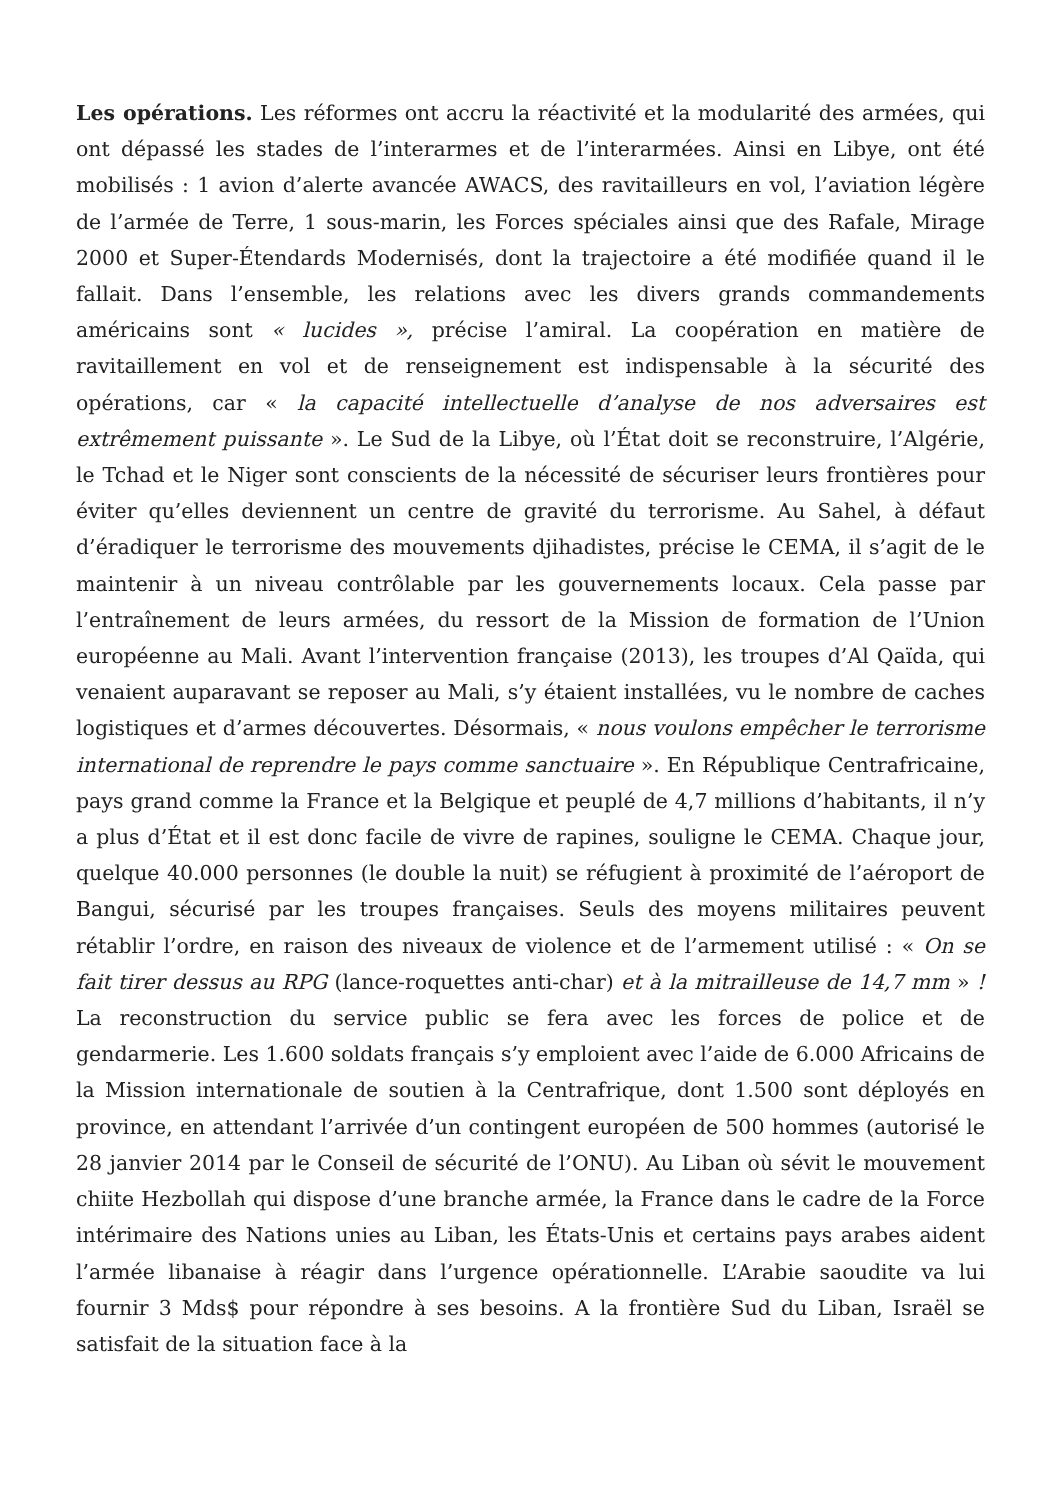Les opérations. Les réformes ont accru la réactivité et la modularité des armées, qui ont dépassé les stades de l’interarmes et de l’interarmées. Ainsi en Libye, ont été mobilisés : 1 avion d’alerte avancée AWACS, des ravitailleurs en vol, l’aviation légère de l’armée de Terre, 1 sous-marin, les Forces spéciales ainsi que des Rafale, Mirage 2000 et Super-Étendards Modernisés, dont la trajectoire a été modifiée quand il le fallait. Dans l’ensemble, les relations avec les divers grands commandements américains sont « lucides », précise l’amiral. La coopération en matière de ravitaillement en vol et de renseignement est indispensable à la sécurité des opérations, car « la capacité intellectuelle d’analyse de nos adversaires est extrêmement puissante ». Le Sud de la Libye, où l’État doit se reconstruire, l’Algérie, le Tchad et le Niger sont conscients de la nécessité de sécuriser leurs frontières pour éviter qu’elles deviennent un centre de gravité du terrorisme. Au Sahel, à défaut d’éradiquer le terrorisme des mouvements djihadistes, précise le CEMA, il s’agit de le maintenir à un niveau contrôlable par les gouvernements locaux. Cela passe par l’entraînement de leurs armées, du ressort de la Mission de formation de l’Union européenne au Mali. Avant l’intervention française (2013), les troupes d’Al Qaïda, qui venaient auparavant se reposer au Mali, s’y étaient installées, vu le nombre de caches logistiques et d’armes découvertes. Désormais, « nous voulons empêcher le terrorisme international de reprendre le pays comme sanctuaire ». En République Centrafricaine, pays grand comme la France et la Belgique et peuplé de 4,7 millions d’habitants, il n’y a plus d’État et il est donc facile de vivre de rapines, souligne le CEMA. Chaque jour, quelque 40.000 personnes (le double la nuit) se réfugient à proximité de l’aéroport de Bangui, sécurisé par les troupes françaises. Seuls des moyens militaires peuvent rétablir l’ordre, en raison des niveaux de violence et de l’armement utilisé : « On se fait tirer dessus au RPG (lance-roquettes anti-char) et à la mitrailleuse de 14,7 mm » ! La reconstruction du service public se fera avec les forces de police et de gendarmerie. Les 1.600 soldats français s’y emploient avec l’aide de 6.000 Africains de la Mission internationale de soutien à la Centrafrique, dont 1.500 sont déployés en province, en attendant l’arrivée d’un contingent européen de 500 hommes (autorisé le 28 janvier 2014 par le Conseil de sécurité de l’ONU). Au Liban où sévit le mouvement chiite Hezbollah qui dispose d’une branche armée, la France dans le cadre de la Force intérimaire des Nations unies au Liban, les États-Unis et certains pays arabes aident l’armée libanaise à réagir dans l’urgence opérationnelle. L’Arabie saoudite va lui fournir 3 Mds$ pour répondre à ses besoins. A la frontière Sud du Liban, Israël se satisfait de la situation face à la